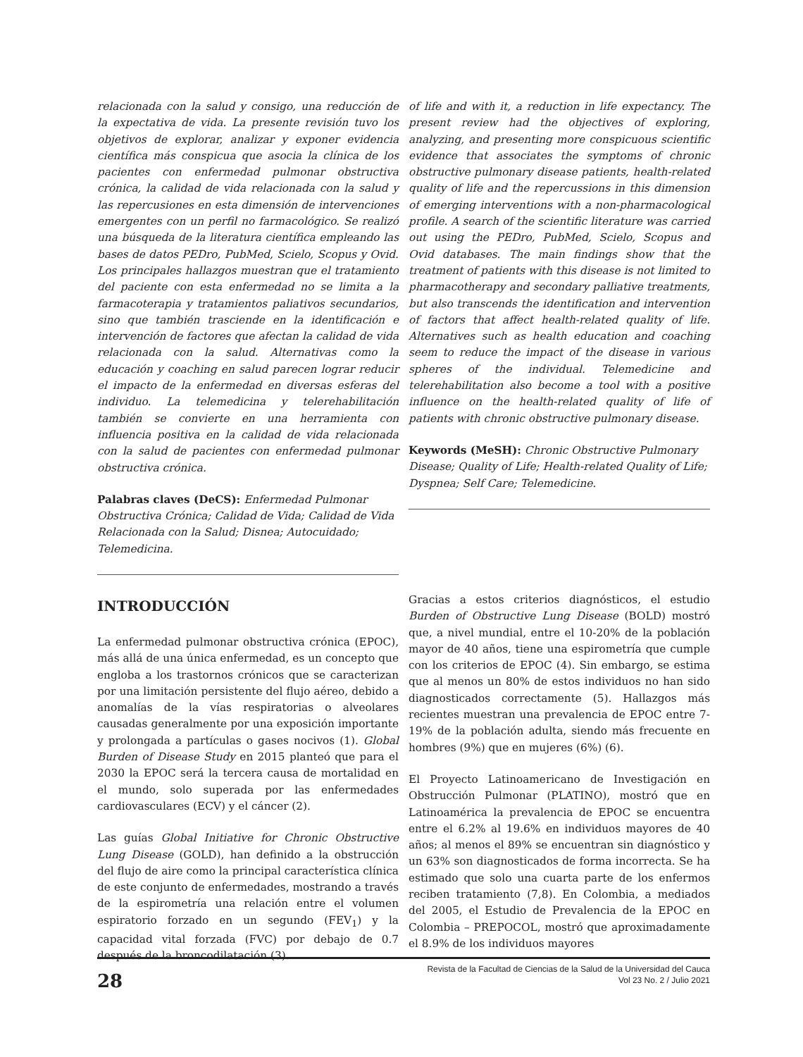relacionada con la salud y consigo, una reducción de la expectativa de vida. La presente revisión tuvo los objetivos de explorar, analizar y exponer evidencia científica más conspicua que asocia la clínica de los pacientes con enfermedad pulmonar obstructiva crónica, la calidad de vida relacionada con la salud y las repercusiones en esta dimensión de intervenciones emergentes con un perfil no farmacológico. Se realizó una búsqueda de la literatura científica empleando las bases de datos PEDro, PubMed, Scielo, Scopus y Ovid. Los principales hallazgos muestran que el tratamiento del paciente con esta enfermedad no se limita a la farmacoterapia y tratamientos paliativos secundarios, sino que también trasciende en la identificación e intervención de factores que afectan la calidad de vida relacionada con la salud. Alternativas como la educación y coaching en salud parecen lograr reducir el impacto de la enfermedad en diversas esferas del individuo. La telemedicina y telerehabilitación también se convierte en una herramienta con influencia positiva en la calidad de vida relacionada con la salud de pacientes con enfermedad pulmonar obstructiva crónica.
Palabras claves (DeCS): Enfermedad Pulmonar Obstructiva Crónica; Calidad de Vida; Calidad de Vida Relacionada con la Salud; Disnea; Autocuidado; Telemedicina.
of life and with it, a reduction in life expectancy. The present review had the objectives of exploring, analyzing, and presenting more conspicuous scientific evidence that associates the symptoms of chronic obstructive pulmonary disease patients, health-related quality of life and the repercussions in this dimension of emerging interventions with a non-pharmacological profile. A search of the scientific literature was carried out using the PEDro, PubMed, Scielo, Scopus and Ovid databases. The main findings show that the treatment of patients with this disease is not limited to pharmacotherapy and secondary palliative treatments, but also transcends the identification and intervention of factors that affect health-related quality of life. Alternatives such as health education and coaching seem to reduce the impact of the disease in various spheres of the individual. Telemedicine and telerehabilitation also become a tool with a positive influence on the health-related quality of life of patients with chronic obstructive pulmonary disease.
Keywords (MeSH): Chronic Obstructive Pulmonary Disease; Quality of Life; Health-related Quality of Life; Dyspnea; Self Care; Telemedicine.
INTRODUCCIÓN
La enfermedad pulmonar obstructiva crónica (EPOC), más allá de una única enfermedad, es un concepto que engloba a los trastornos crónicos que se caracterizan por una limitación persistente del flujo aéreo, debido a anomalías de la vías respiratorias o alveolares causadas generalmente por una exposición importante y prolongada a partículas o gases nocivos (1). Global Burden of Disease Study en 2015 planteó que para el 2030 la EPOC será la tercera causa de mortalidad en el mundo, solo superada por las enfermedades cardiovasculares (ECV) y el cáncer (2).
Las guías Global Initiative for Chronic Obstructive Lung Disease (GOLD), han definido a la obstrucción del flujo de aire como la principal característica clínica de este conjunto de enfermedades, mostrando a través de la espirometría una relación entre el volumen espiratorio forzado en un segundo (FEV<sub>1</sub>) y la capacidad vital forzada (FVC) por debajo de 0.7 después de la broncodilatación (3).
Gracias a estos criterios diagnósticos, el estudio Burden of Obstructive Lung Disease (BOLD) mostró que, a nivel mundial, entre el 10-20% de la población mayor de 40 años, tiene una espirometría que cumple con los criterios de EPOC (4). Sin embargo, se estima que al menos un 80% de estos individuos no han sido diagnosticados correctamente (5). Hallazgos más recientes muestran una prevalencia de EPOC entre 7-19% de la población adulta, siendo más frecuente en hombres (9%) que en mujeres (6%) (6).
El Proyecto Latinoamericano de Investigación en Obstrucción Pulmonar (PLATINO), mostró que en Latinoamérica la prevalencia de EPOC se encuentra entre el 6.2% al 19.6% en individuos mayores de 40 años; al menos el 89% se encuentran sin diagnóstico y un 63% son diagnosticados de forma incorrecta. Se ha estimado que solo una cuarta parte de los enfermos reciben tratamiento (7,8). En Colombia, a mediados del 2005, el Estudio de Prevalencia de la EPOC en Colombia – PREPOCOL, mostró que aproximadamente el 8.9% de los individuos mayores
28
Revista de la Facultad de Ciencias de la Salud de la Universidad del Cauca
Vol 23 No. 2 / Julio 2021